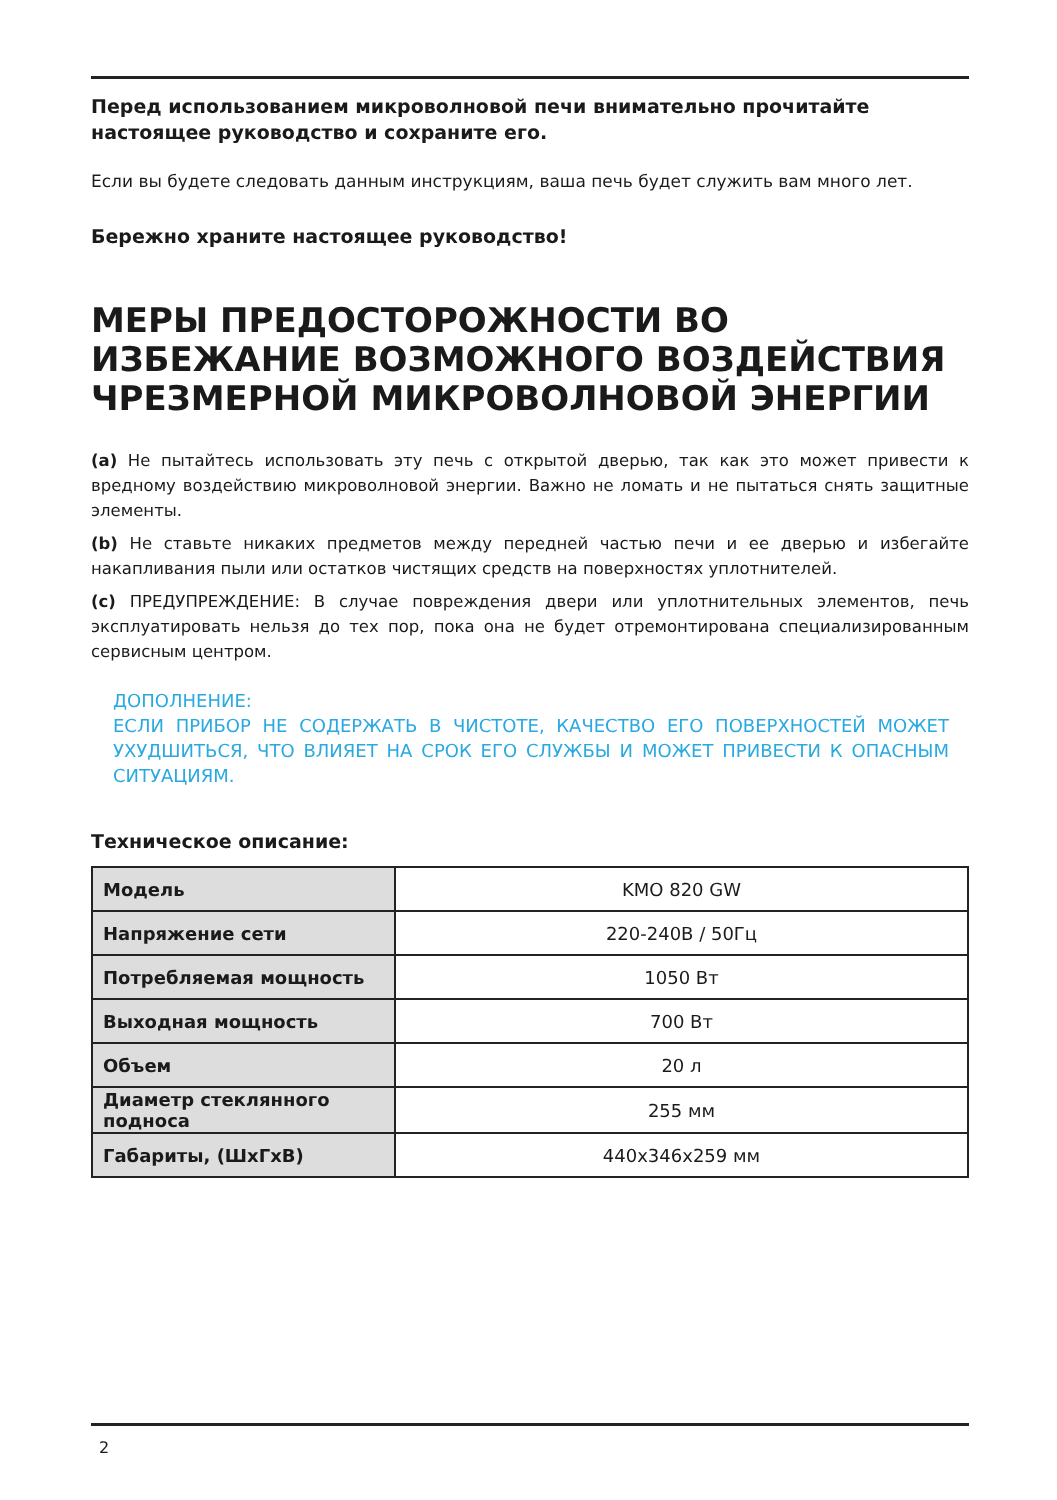Перед использованием микроволновой печи внимательно прочитайте настоящее руководство и сохраните его.
Если вы будете следовать данным инструкциям, ваша печь будет служить вам много лет.
Бережно храните настоящее руководство!
МЕРЫ ПРЕДОСТОРОЖНОСТИ ВО ИЗБЕЖАНИЕ ВОЗМОЖНОГО ВОЗДЕЙСТВИЯ ЧРЕЗМЕРНОЙ МИКРОВОЛНОВОЙ ЭНЕРГИИ
(a) Не пытайтесь использовать эту печь с открытой дверью, так как это может привести к вредному воздействию микроволновой энергии. Важно не ломать и не пытаться снять защитные элементы.
(b) Не ставьте никаких предметов между передней частью печи и ее дверью и избегайте накапливания пыли или остатков чистящих средств на поверхностях уплотнителей.
(c) ПРЕДУПРЕЖДЕНИЕ: В случае повреждения двери или уплотнительных элементов, печь эксплуатировать нельзя до тех пор, пока она не будет отремонтирована специализированным сервисным центром.
ДОПОЛНЕНИЕ:
ЕСЛИ ПРИБОР НЕ СОДЕРЖАТЬ В ЧИСТОТЕ, КАЧЕСТВО ЕГО ПОВЕРХНОСТЕЙ МОЖЕТ УХУДШИТЬСЯ, ЧТО ВЛИЯЕТ НА СРОК ЕГО СЛУЖБЫ И МОЖЕТ ПРИВЕСТИ К ОПАСНЫМ СИТУАЦИЯМ.
Техническое описание:
| Модель | KMO 820 GW |
| Напряжение сети | 220-240В / 50Гц |
| Потребляемая мощность | 1050 Вт |
| Выходная мощность | 700 Вт |
| Объем | 20 л |
| Диаметр стеклянного подноса | 255 мм |
| Габариты, (ШхГхВ) | 440х346х259 мм |
2